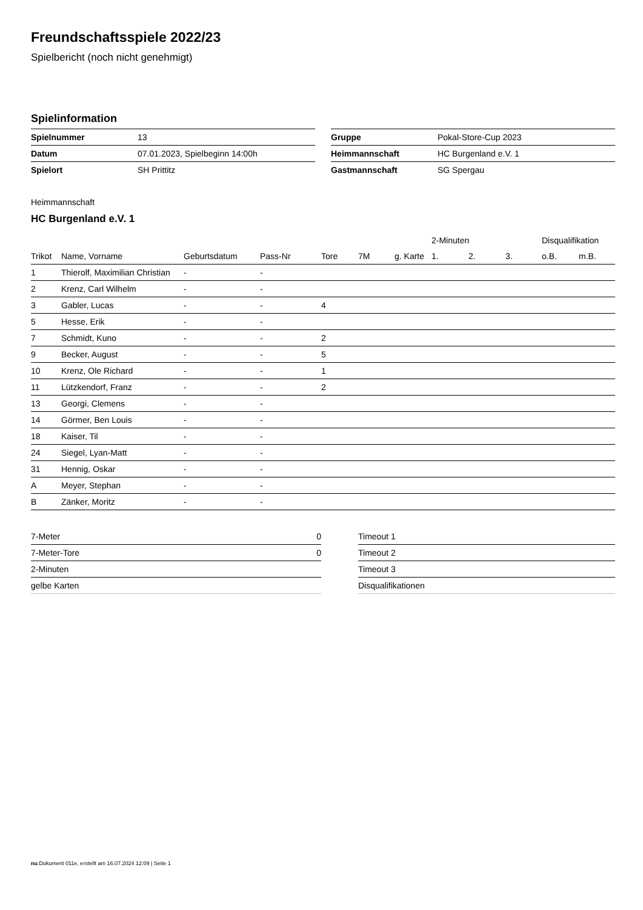Freundschaftsspiele 2022/23
Spielbericht (noch nicht genehmigt)
Spielinformation
| Spielnummer | 13 |
| Datum | 07.01.2023, Spielbeginn 14:00h |
| Spielort | SH Prittitz |
| Gruppe | Pokal-Store-Cup 2023 |
| Heimmannschaft | HC Burgenland e.V. 1 |
| Gastmannschaft | SG Spergau |
Heimmannschaft
HC Burgenland e.V. 1
| | | | | | | | 2-Minuten | | | Disqualifikation | |
| --- | --- | --- | --- | --- | --- | --- | --- | --- | --- | --- | --- |
| Trikot | Name, Vorname | Geburtsdatum | Pass-Nr | Tore | 7M | g. Karte | 1. | 2. | 3. | o.B. | m.B. |
| 1 | Thierolf, Maximilian Christian | - | - | | | | | | | | |
| 2 | Krenz, Carl Wilhelm | - | - | | | | | | | | |
| 3 | Gabler, Lucas | - | - | 4 | | | | | | | |
| 5 | Hesse, Erik | - | - | | | | | | | | |
| 7 | Schmidt, Kuno | - | - | 2 | | | | | | | |
| 9 | Becker, August | - | - | 5 | | | | | | | |
| 10 | Krenz, Ole Richard | - | - | 1 | | | | | | | |
| 11 | Lützkendorf, Franz | - | - | 2 | | | | | | | |
| 13 | Georgi, Clemens | - | - | | | | | | | | |
| 14 | Görmer, Ben Louis | - | - | | | | | | | | |
| 18 | Kaiser, Til | - | - | | | | | | | | |
| 24 | Siegel, Lyan-Matt | - | - | | | | | | | | |
| 31 | Hennig, Oskar | - | - | | | | | | | | |
| A | Meyer, Stephan | - | - | | | | | | | | |
| B | Zänker, Moritz | - | - | | | | | | | | |
| 7-Meter | 0 |
| 7-Meter-Tore | 0 |
| 2-Minuten | |
| gelbe Karten | |
| Timeout 1 |
| Timeout 2 |
| Timeout 3 |
| Disqualifikationen |
nu.Dokument 011e, erstellt am 16.07.2024 12:09 | Seite 1